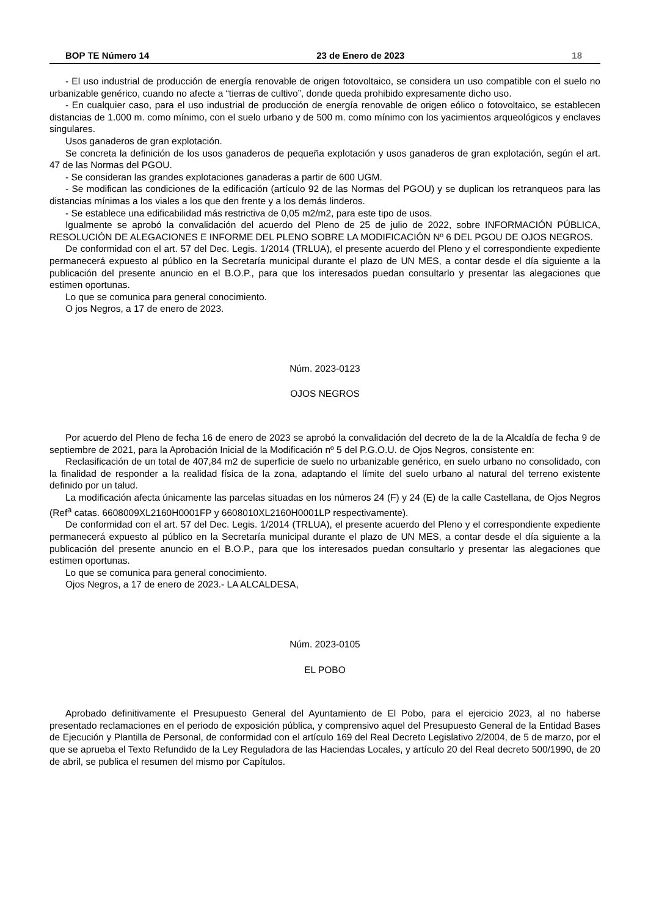BOP TE Número 14 23 de Enero de 2023 18
- El uso industrial de producción de energía renovable de origen fotovoltaico, se considera un uso compatible con el suelo no urbanizable genérico, cuando no afecte a “tierras de cultivo”, donde queda prohibido expresamente dicho uso.
- En cualquier caso, para el uso industrial de producción de energía renovable de origen eólico o fotovoltaico, se establecen distancias de 1.000 m. como mínimo, con el suelo urbano y de 500 m. como mínimo con los yacimientos arqueológicos y enclaves singulares.
Usos ganaderos de gran explotación.
Se concreta la definición de los usos ganaderos de pequeña explotación y usos ganaderos de gran explotación, según el art. 47 de las Normas del PGOU.
- Se consideran las grandes explotaciones ganaderas a partir de 600 UGM.
- Se modifican las condiciones de la edificación (artículo 92 de las Normas del PGOU) y se duplican los retranqueos para las distancias mínimas a los viales a los que den frente y a los demás linderos.
- Se establece una edificabilidad más restrictiva de 0,05 m2/m2, para este tipo de usos.
Igualmente se aprobó la convalidación del acuerdo del Pleno de 25 de julio de 2022, sobre INFORMACIÓN PÚBLICA, RESOLUCIÓN DE ALEGACIONES E INFORME DEL PLENO SOBRE LA MODIFICACIÓN Nº 6 DEL PGOU DE OJOS NEGROS.
De conformidad con el art. 57 del Dec. Legis. 1/2014 (TRLUA), el presente acuerdo del Pleno y el correspondiente expediente permanecerá expuesto al público en la Secretaría municipal durante el plazo de UN MES, a contar desde el día siguiente a la publicación del presente anuncio en el B.O.P., para que los interesados puedan consultarlo y presentar las alegaciones que estimen oportunas.
Lo que se comunica para general conocimiento.
O jos Negros, a 17 de enero de 2023.
Núm. 2023-0123
OJOS NEGROS
Por acuerdo del Pleno de fecha 16 de enero de 2023 se aprobó la convalidación del decreto de la de la Alcaldía de fecha 9 de septiembre de 2021, para la Aprobación Inicial de la Modificación nº 5 del P.G.O.U. de Ojos Negros, consistente en:
Reclasificación de un total de 407,84 m2 de superficie de suelo no urbanizable genérico, en suelo urbano no consolidado, con la finalidad de responder a la realidad física de la zona, adaptando el límite del suelo urbano al natural del terreno existente definido por un talud.
La modificación afecta únicamente las parcelas situadas en los números 24 (F) y 24 (E) de la calle Castellana, de Ojos Negros (Ref<sup>a</sup> catas. 6608009XL2160H0001FP y 6608010XL2160H0001LP respectivamente).
De conformidad con el art. 57 del Dec. Legis. 1/2014 (TRLUA), el presente acuerdo del Pleno y el correspondiente expediente permanecerá expuesto al público en la Secretaría municipal durante el plazo de UN MES, a contar desde el día siguiente a la publicación del presente anuncio en el B.O.P., para que los interesados puedan consultarlo y presentar las alegaciones que estimen oportunas.
Lo que se comunica para general conocimiento.
Ojos Negros, a 17 de enero de 2023.- LA ALCALDESA,
Núm. 2023-0105
EL POBO
Aprobado definitivamente el Presupuesto General del Ayuntamiento de El Pobo, para el ejercicio 2023, al no haberse presentado reclamaciones en el periodo de exposición pública, y comprensivo aquel del Presupuesto General de la Entidad Bases de Ejecución y Plantilla de Personal, de conformidad con el artículo 169 del Real Decreto Legislativo 2/2004, de 5 de marzo, por el que se aprueba el Texto Refundido de la Ley Reguladora de las Haciendas Locales, y artículo 20 del Real decreto 500/1990, de 20 de abril, se publica el resumen del mismo por Capítulos.